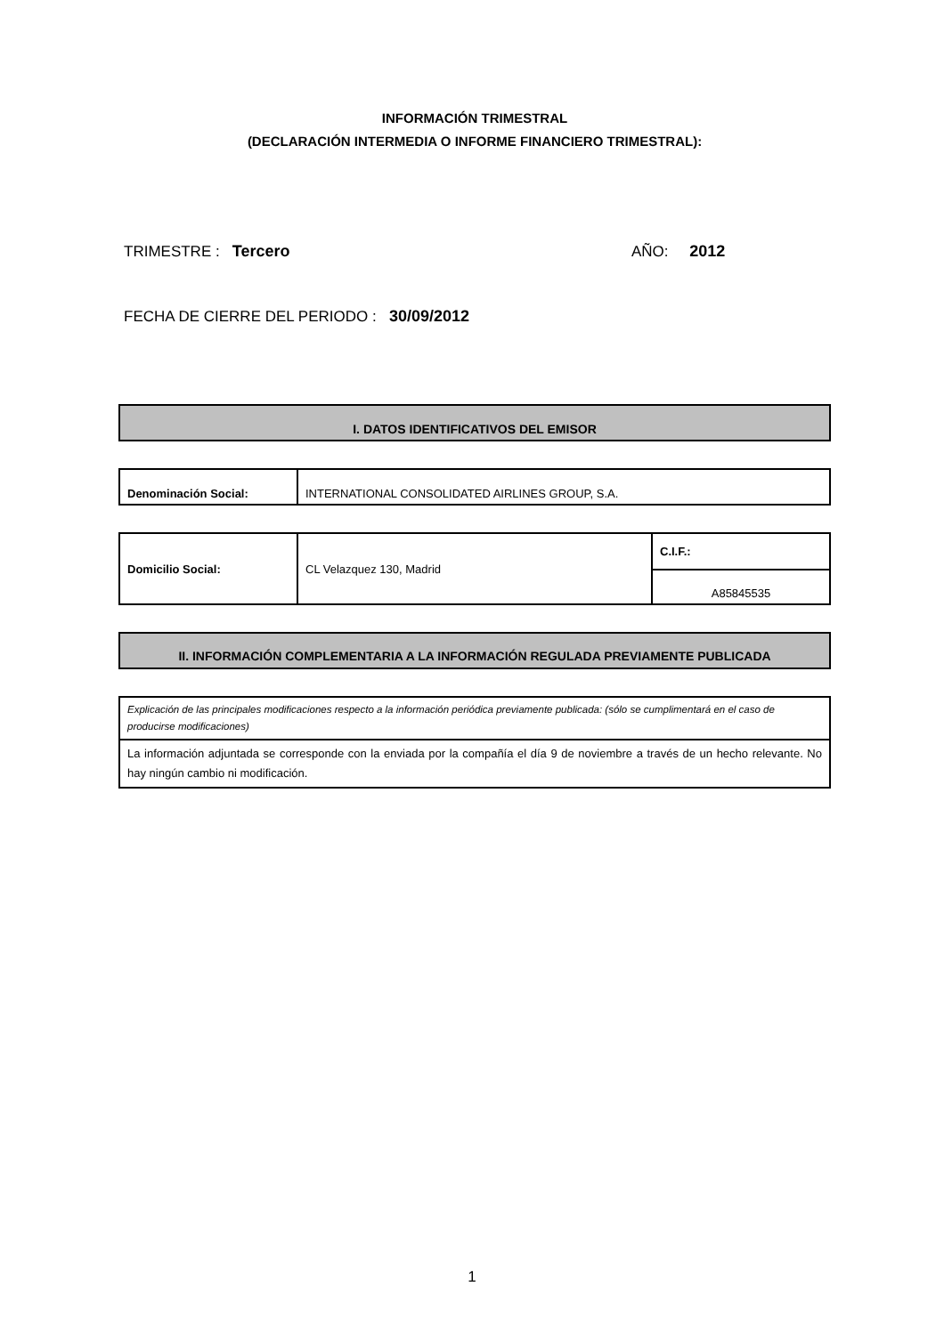INFORMACIÓN TRIMESTRAL
(DECLARACIÓN INTERMEDIA O INFORME FINANCIERO TRIMESTRAL):
TRIMESTRE : Tercero AÑO: 2012
FECHA DE CIERRE DEL PERIODO : 30/09/2012
I. DATOS IDENTIFICATIVOS DEL EMISOR
| Denominación Social: | INTERNATIONAL CONSOLIDATED AIRLINES GROUP, S.A. |
| Domicilio Social: | CL Velazquez 130, Madrid | C.I.F.: |
| | | A85845535 |
II. INFORMACIÓN COMPLEMENTARIA A LA INFORMACIÓN REGULADA PREVIAMENTE PUBLICADA
| Explicación de las principales modificaciones respecto a la información periódica previamente publicada: (sólo se cumplimentará en el caso de producirse modificaciones) |
| La información adjuntada se corresponde con la enviada por la compañía el día 9 de noviembre a través de un hecho relevante. No hay ningún cambio ni modificación. |
1